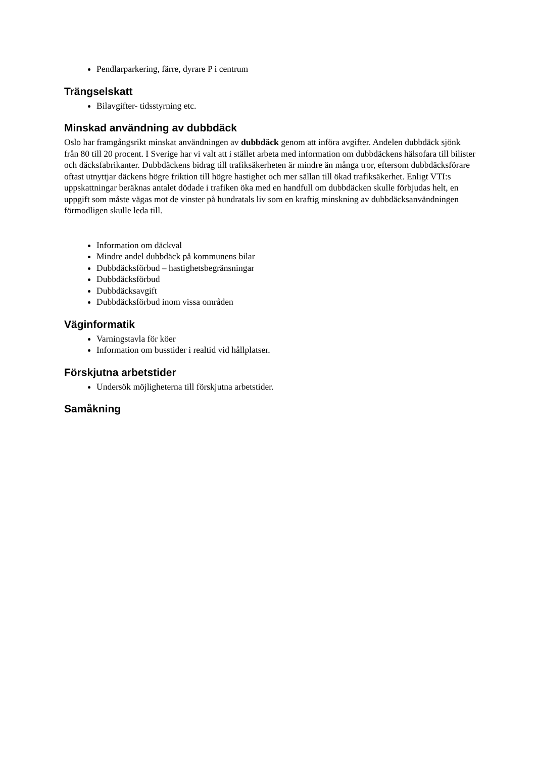Pendlarparkering, färre, dyrare P i centrum
Trängselskatt
Bilavgifter- tidsstyrning etc.
Minskad användning av dubbdäck
Oslo har framgångsrikt minskat användningen av dubbdäck genom att införa avgifter. Andelen dubbdäck sjönk från 80 till 20 procent. I Sverige har vi valt att i stället arbeta med information om dubbdäckens hälsofara till bilister och däcksfabrikanter. Dubbdäckens bidrag till trafiksäkerheten är mindre än många tror, eftersom dubbdäcksförare oftast utnyttjar däckens högre friktion till högre hastighet och mer sällan till ökad trafiksäkerhet. Enligt VTI:s uppskattningar beräknas antalet dödade i trafiken öka med en handfull om dubbdäcken skulle förbjudas helt, en uppgift som måste vägas mot de vinster på hundratals liv som en kraftig minskning av dubbdäcksanvändningen förmodligen skulle leda till.
Information om däckval
Mindre andel dubbdäck på kommunens bilar
Dubbdäcksförbud – hastighetsbegränsningar
Dubbdäcksförbud
Dubbdäcksavgift
Dubbdäcksförbud inom vissa områden
Väginformatik
Varningstavla för köer
Information om busstider i realtid vid hållplatser.
Förskjutna arbetstider
Undersök möjligheterna till förskjutna arbetstider.
Samåkning